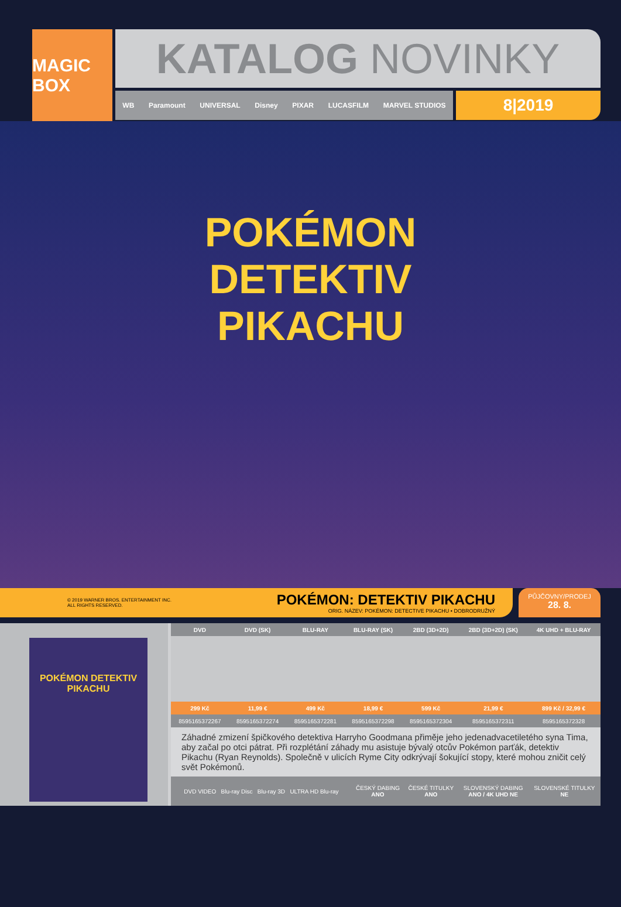MAGIC BOX
KATALOG NOVINKY
WB Paramount UNIVERSAL Disney PIXAR LUCASFILM MARVEL STUDIOS
8|2019
POKÉMON
DETEKTIV
PIKACHU
© 2019 WARNER BROS. ENTERTAINMENT INC.
ALL RIGHTS RESERVED.
POKÉMON: DETEKTIV PIKACHU
ORIG. NÁZEV: POKÉMON: DETECTIVE PIKACHU • DOBRODRUŽNÝ
PŮJČOVNY/PRODEJ
28. 8.
POKÉMON DETEKTIV PIKACHU
| DVD | DVD (SK) | BLU-RAY | BLU-RAY (SK) | 2BD (3D+2D) | 2BD (3D+2D) (SK) | 4K UHD + BLU-RAY |
| --- | --- | --- | --- | --- | --- | --- |
| 299 Kč | 11,99 € | 499 Kč | 18,99 € | 599 Kč | 21,99 € | 899 Kč / 32,99 € |
| 8595165372267 | 8595165372274 | 8595165372281 | 8595165372298 | 8595165372304 | 8595165372311 | 8595165372328 |
Záhadné zmizení špičkového detektiva Harryho Goodmana přiměje jeho jedenadvacetiletého syna Tima, aby začal po otci pátrat. Při rozplétání záhady mu asistuje bývalý otcův Pokémon parťák, detektiv Pikachu (Ryan Reynolds). Společně v ulicích Ryme City odkrývají šokující stopy, které mohou zničit celý svět Pokémonů.
| DVD VIDEO Blu-ray Disc Blu-ray 3D ULTRA HD Blu-ray | ČESKÝ DABING ANO | ČESKÉ TITULKY ANO | SLOVENSKÝ DABING ANO / 4K UHD NE | SLOVENSKÉ TITULKY NE |